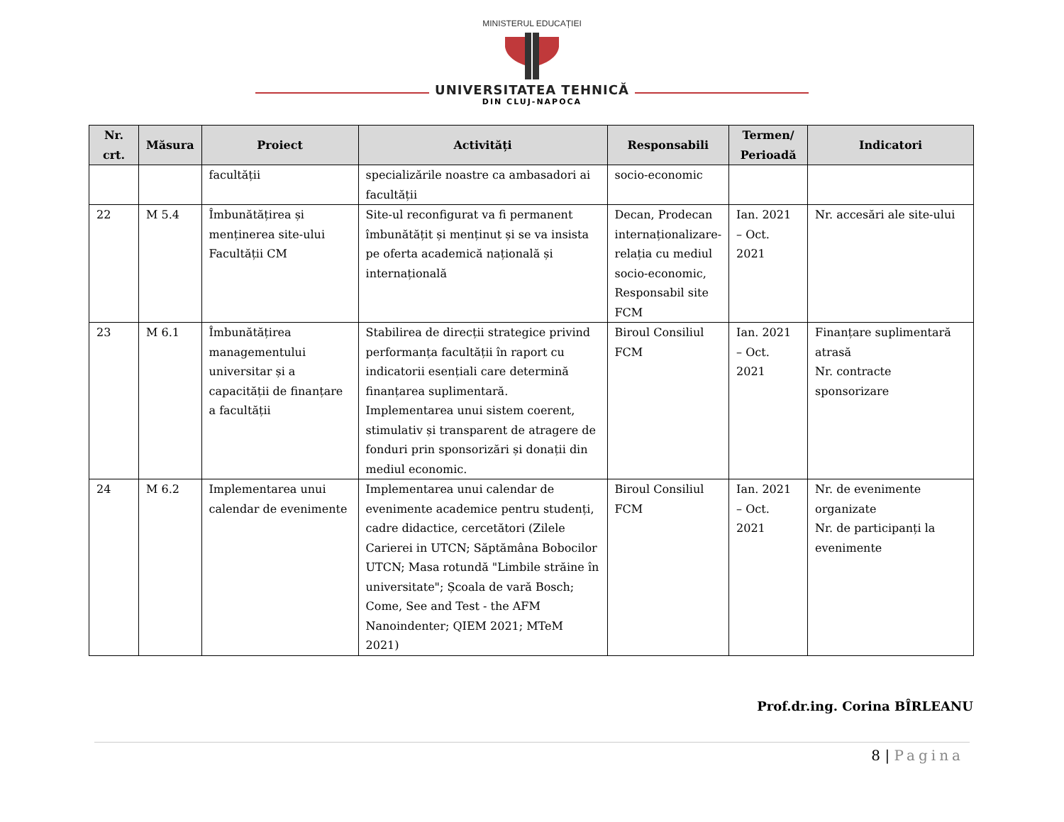MINISTERUL EDUCAȚIEI
UNIVERSITATEA TEHNICĂ
DIN CLUJ-NAPOCA
| Nr. crt. | Măsura | Proiect | Activități | Responsabili | Termen/ Perioadă | Indicatori |
| --- | --- | --- | --- | --- | --- | --- |
| | | facultății | specializările noastre ca ambasadori ai facultății | socio-economic | | |
| 22 | M 5.4 | Îmbunătățirea și menținerea site-ului Facultății CM | Site-ul reconfigurat va fi permanent îmbunătățit și menținut și se va insista pe oferta academică națională și internațională | Decan, Prodecan internaționalizare-relația cu mediul socio-economic, Responsabil site FCM | Ian. 2021 – Oct. 2021 | Nr. accesări ale site-ului |
| 23 | M 6.1 | Îmbunătățirea managementului universitar și a capacității de finanțare a facultății | Stabilirea de direcții strategice privind performanța facultății în raport cu indicatorii esențiali care determină finanțarea suplimentară. Implementarea unui sistem coerent, stimulativ și transparent de atragere de fonduri prin sponsorizări și donații din mediul economic. | Biroul Consiliul FCM | Ian. 2021 – Oct. 2021 | Finanțare suplimentară atrasă Nr. contracte sponsorizare |
| 24 | M 6.2 | Implementarea unui calendar de evenimente | Implementarea unui calendar de evenimente academice pentru studenți, cadre didactice, cercetători (Zilele Carierei in UTCN; Săptămâna Bobocilor UTCN; Masa rotundă "Limbile străine în universitate"; Școala de vară Bosch; Come, See and Test - the AFM Nanoindenter; QIEM 2021; MTeM 2021) | Biroul Consiliul FCM | Ian. 2021 – Oct. 2021 | Nr. de evenimente organizate Nr. de participanți la evenimente |
Prof.dr.ing. Corina BÎRLEANU
8 | Pagina